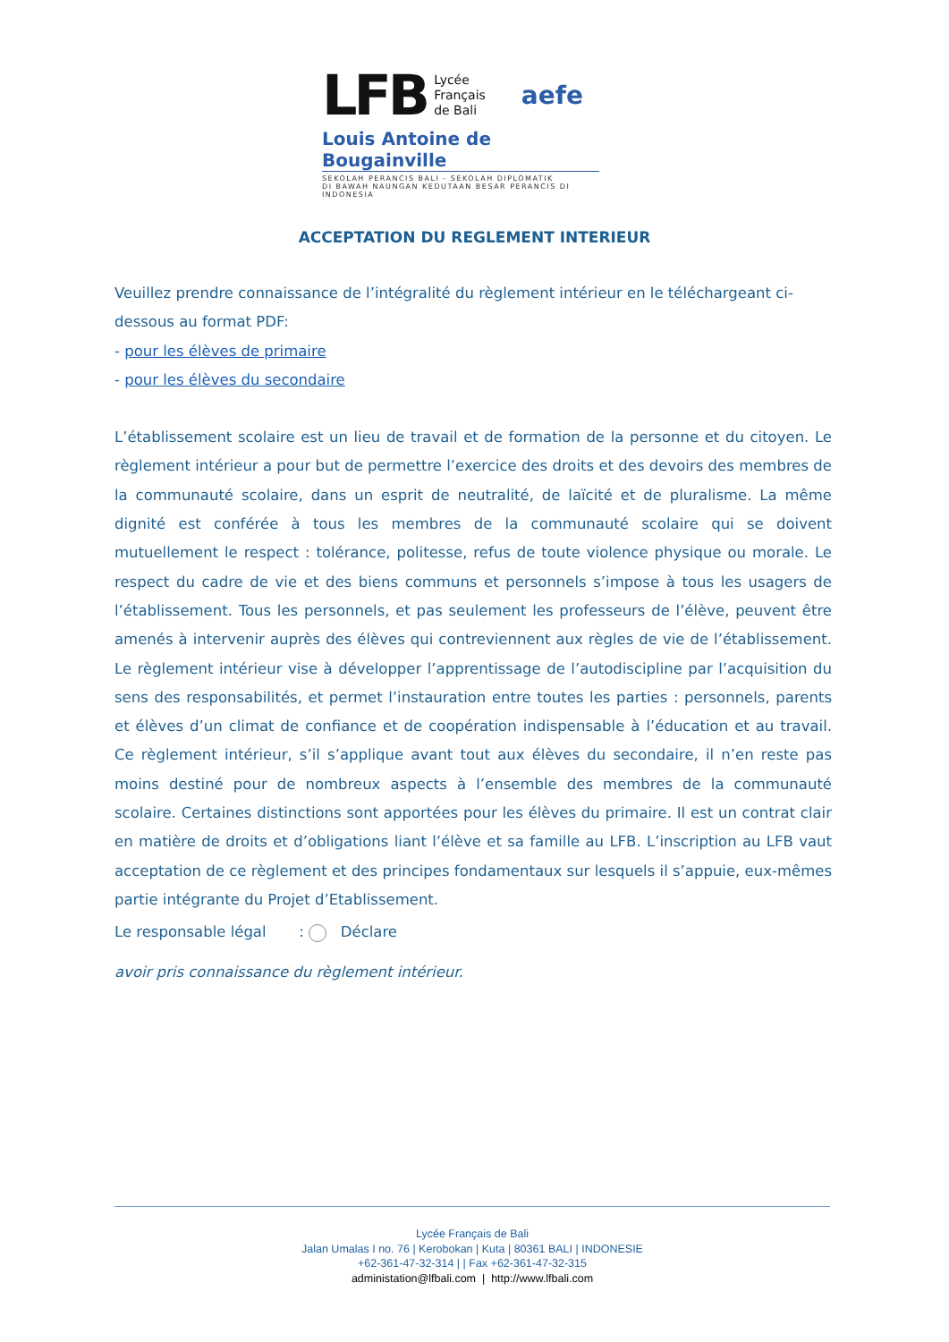LFB Lycée
Français
de Bali aefe
Louis Antoine de Bougainville
SEKOLAH PERANCIS BALI - SEKOLAH DIPLOMATIK
DI BAWAH NAUNGAN KEDUTAAN BESAR PERANCIS DI INDONESIA
ACCEPTATION DU REGLEMENT INTERIEUR
Veuillez prendre connaissance de l’intégralité du règlement intérieur en le téléchargeant ci-dessous au format PDF:
- pour les élèves de primaire
- pour les élèves du secondaire
L’établissement scolaire est un lieu de travail et de formation de la personne et du citoyen. Le règlement intérieur a pour but de permettre l’exercice des droits et des devoirs des membres de la communauté scolaire, dans un esprit de neutralité, de laïcité et de pluralisme. La même dignité est conférée à tous les membres de la communauté scolaire qui se doivent mutuellement le respect : tolérance, politesse, refus de toute violence physique ou morale. Le respect du cadre de vie et des biens communs et personnels s’impose à tous les usagers de l’établissement. Tous les personnels, et pas seulement les professeurs de l’élève, peuvent être amenés à intervenir auprès des élèves qui contreviennent aux règles de vie de l’établissement. Le règlement intérieur vise à développer l’apprentissage de l’autodiscipline par l’acquisition du sens des responsabilités, et permet l’instauration entre toutes les parties : personnels, parents et élèves d’un climat de confiance et de coopération indispensable à l’éducation et au travail. Ce règlement intérieur, s’il s’applique avant tout aux élèves du secondaire, il n’en reste pas moins destiné pour de nombreux aspects à l’ensemble des membres de la communauté scolaire. Certaines distinctions sont apportées pour les élèves du primaire. Il est un contrat clair en matière de droits et d’obligations liant l’élève et sa famille au LFB. L’inscription au LFB vaut acceptation de ce règlement et des principes fondamentaux sur lesquels il s’appuie, eux-mêmes partie intégrante du Projet d’Etablissement.
Le responsable légal : Déclare
avoir pris connaissance du règlement intérieur.
Lycée Français de Bali
Jalan Umalas I no. 76 | Kerobokan | Kuta | 80361 BALI | INDONESIE
+62-361-47-32-314 | | Fax +62-361-47-32-315
administation@lfbali.com | http://www.lfbali.com